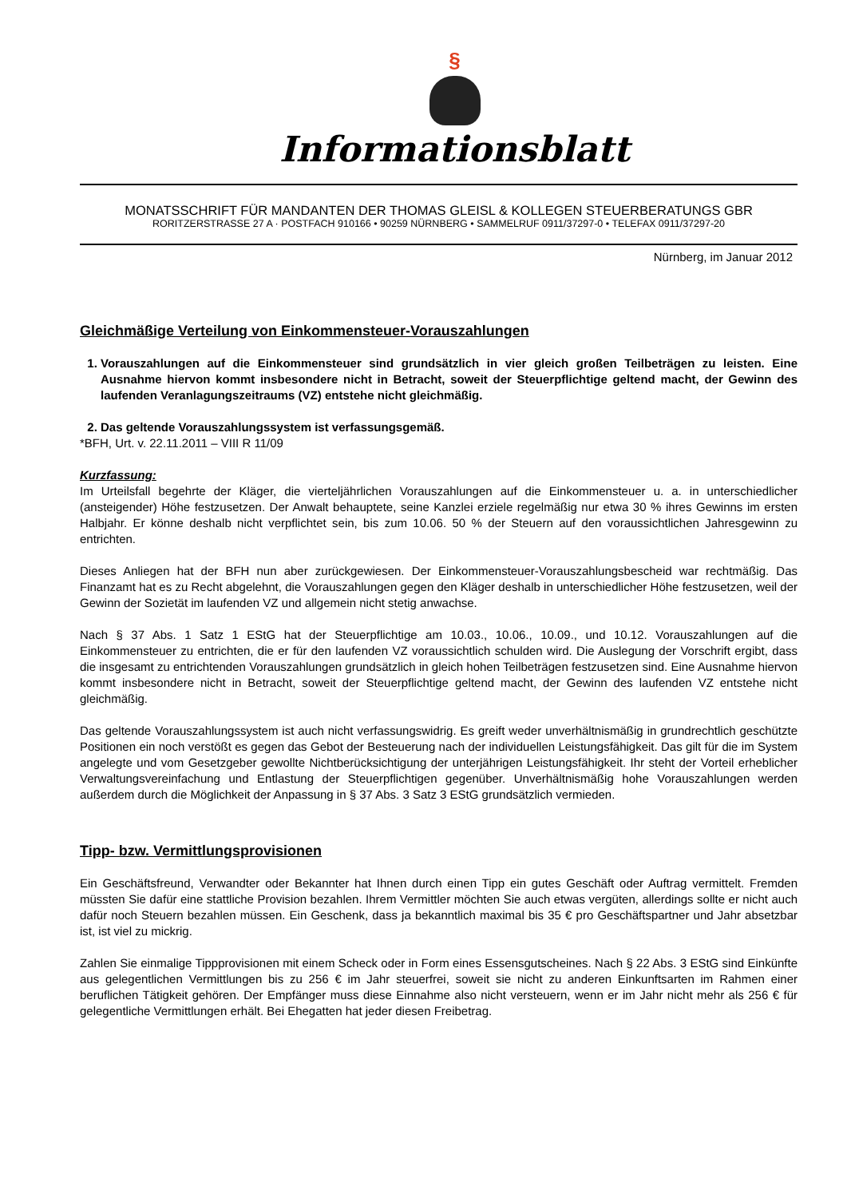§
Informationsblatt
MONATSSCHRIFT FÜR MANDANTEN DER THOMAS GLEISL & KOLLEGEN STEUERBERATUNGS GBR
RORITZERSTRASSE 27 A · POSTFACH 910166 • 90259 NÜRNBERG • SAMMELRUF 0911/37297-0 • TELEFAX 0911/37297-20
Nürnberg, im Januar 2012
Gleichmäßige Verteilung von Einkommensteuer-Vorauszahlungen
1. Vorauszahlungen auf die Einkommensteuer sind grundsätzlich in vier gleich großen Teilbeträgen zu leisten. Eine Ausnahme hiervon kommt insbesondere nicht in Betracht, soweit der Steuerpflichtige geltend macht, der Gewinn des laufenden Veranlagungszeitraums (VZ) entstehe nicht gleichmäßig.
2. Das geltende Vorauszahlungssystem ist verfassungsgemäß.
*BFH, Urt. v. 22.11.2011 – VIII R 11/09
Kurzfassung:
Im Urteilsfall begehrte der Kläger, die vierteljährlichen Vorauszahlungen auf die Einkommensteuer u. a. in unterschiedlicher (ansteigender) Höhe festzusetzen. Der Anwalt behauptete, seine Kanzlei erziele regelmäßig nur etwa 30 % ihres Gewinns im ersten Halbjahr. Er könne deshalb nicht verpflichtet sein, bis zum 10.06. 50 % der Steuern auf den voraussichtlichen Jahresgewinn zu entrichten.
Dieses Anliegen hat der BFH nun aber zurückgewiesen. Der Einkommensteuer-Vorauszahlungsbescheid war rechtmäßig. Das Finanzamt hat es zu Recht abgelehnt, die Vorauszahlungen gegen den Kläger deshalb in unterschiedlicher Höhe festzusetzen, weil der Gewinn der Sozietät im laufenden VZ und allgemein nicht stetig anwachse.
Nach § 37 Abs. 1 Satz 1 EStG hat der Steuerpflichtige am 10.03., 10.06., 10.09., und 10.12. Vorauszahlungen auf die Einkommensteuer zu entrichten, die er für den laufenden VZ voraussichtlich schulden wird. Die Auslegung der Vorschrift ergibt, dass die insgesamt zu entrichtenden Vorauszahlungen grundsätzlich in gleich hohen Teilbeträgen festzusetzen sind. Eine Ausnahme hiervon kommt insbesondere nicht in Betracht, soweit der Steuerpflichtige geltend macht, der Gewinn des laufenden VZ entstehe nicht gleichmäßig.
Das geltende Vorauszahlungssystem ist auch nicht verfassungswidrig. Es greift weder unverhältnismäßig in grundrechtlich geschützte Positionen ein noch verstößt es gegen das Gebot der Besteuerung nach der individuellen Leistungsfähigkeit. Das gilt für die im System angelegte und vom Gesetzgeber gewollte Nichtberücksichtigung der unterjährigen Leistungsfähigkeit. Ihr steht der Vorteil erheblicher Verwaltungsvereinfachung und Entlastung der Steuerpflichtigen gegenüber. Unverhältnismäßig hohe Vorauszahlungen werden außerdem durch die Möglichkeit der Anpassung in § 37 Abs. 3 Satz 3 EStG grundsätzlich vermieden.
Tipp- bzw. Vermittlungsprovisionen
Ein Geschäftsfreund, Verwandter oder Bekannter hat Ihnen durch einen Tipp ein gutes Geschäft oder Auftrag vermittelt. Fremden müssten Sie dafür eine stattliche Provision bezahlen. Ihrem Vermittler möchten Sie auch etwas vergüten, allerdings sollte er nicht auch dafür noch Steuern bezahlen müssen. Ein Geschenk, dass ja bekanntlich maximal bis 35 € pro Geschäftspartner und Jahr absetzbar ist, ist viel zu mickrig.
Zahlen Sie einmalige Tippprovisionen mit einem Scheck oder in Form eines Essensgutscheines. Nach § 22 Abs. 3 EStG sind Einkünfte aus gelegentlichen Vermittlungen bis zu 256 € im Jahr steuerfrei, soweit sie nicht zu anderen Einkunftsarten im Rahmen einer beruflichen Tätigkeit gehören. Der Empfänger muss diese Einnahme also nicht versteuern, wenn er im Jahr nicht mehr als 256 € für gelegentliche Vermittlungen erhält. Bei Ehegatten hat jeder diesen Freibetrag.